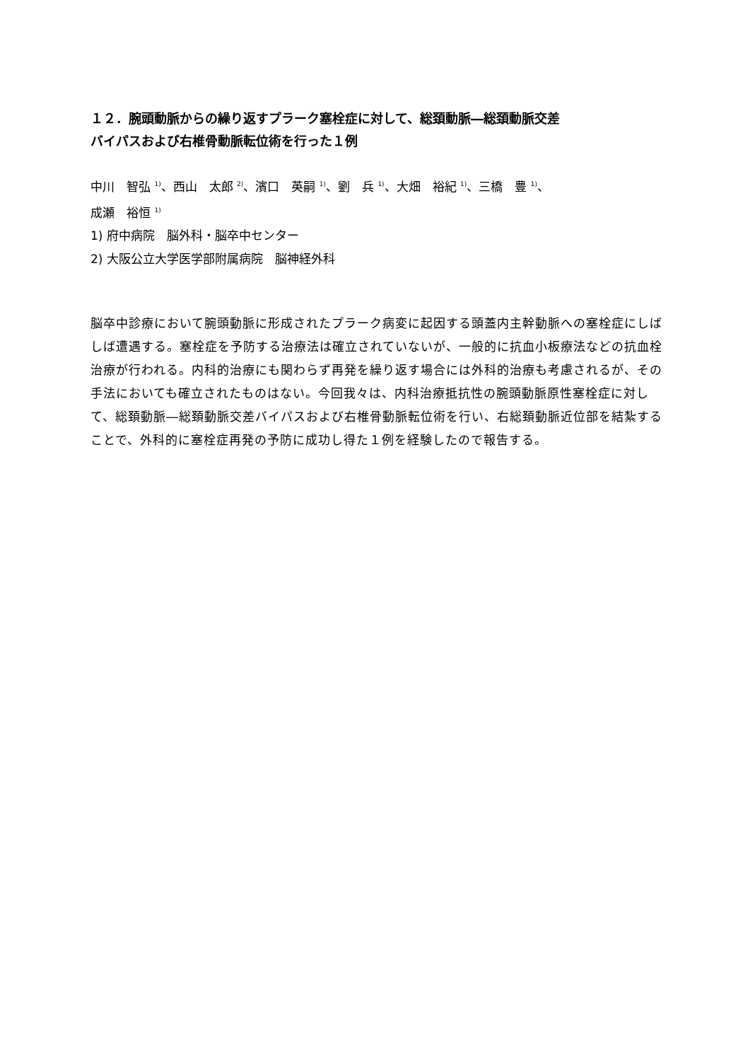１２．腕頭動脈からの繰り返すプラーク塞栓症に対して、総頚動脈―総頚動脈交差
バイパスおよび右椎骨動脈転位術を行った１例
中川　智弘 <sup>1)</sup>、西山　太郎 <sup>2)</sup>、濱口　英嗣 <sup>1)</sup>、劉　兵 <sup>1)</sup>、大畑　裕紀 <sup>1)</sup>、三橋　豊 <sup>1)</sup>、
成瀬　裕恒 <sup>1)</sup>
1) 府中病院　脳外科・脳卒中センター
2) 大阪公立大学医学部附属病院　脳神経外科
脳卒中診療において腕頭動脈に形成されたプラーク病変に起因する頭蓋内主幹動脈への塞栓症にしばしば遭遇する。塞栓症を予防する治療法は確立されていないが、一般的に抗血小板療法などの抗血栓治療が行われる。内科的治療にも関わらず再発を繰り返す場合には外科的治療も考慮されるが、その手法においても確立されたものはない。今回我々は、内科治療抵抗性の腕頭動脈原性塞栓症に対して、総頚動脈―総頚動脈交差バイパスおよび右椎骨動脈転位術を行い、右総頚動脈近位部を結紮することで、外科的に塞栓症再発の予防に成功し得た１例を経験したので報告する。